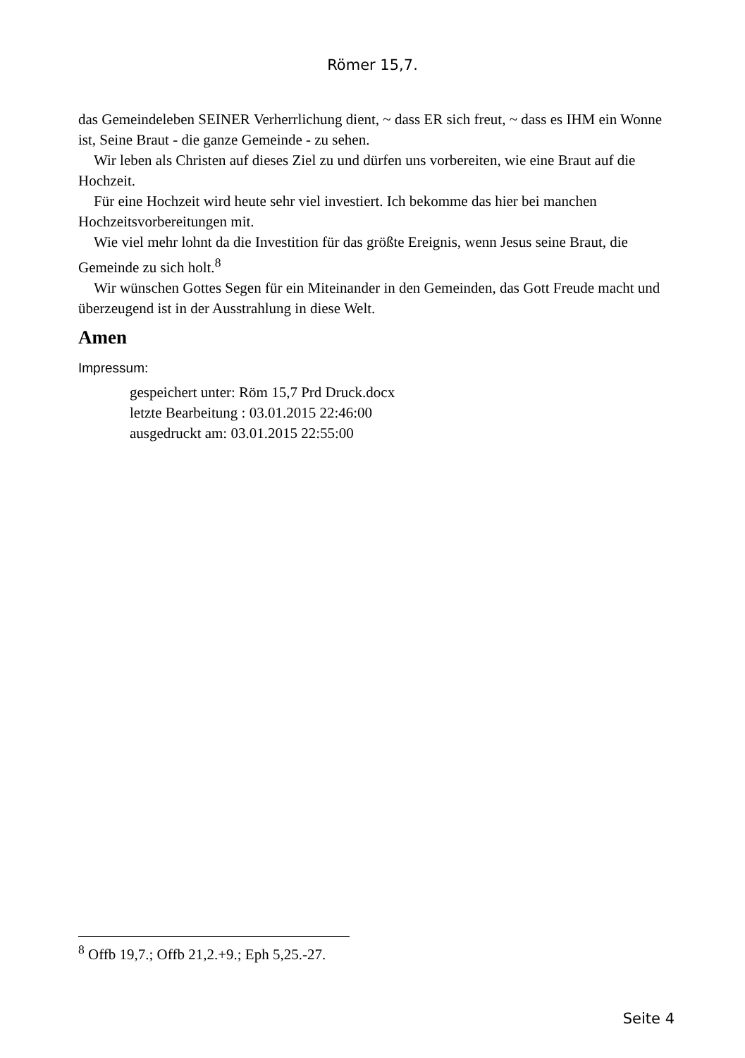Römer 15,7.
das Gemeindeleben SEINER Verherrlichung dient, ~ dass ER sich freut, ~ dass es IHM ein Wonne ist, Seine Braut - die ganze Gemeinde - zu sehen.
Wir leben als Christen auf dieses Ziel zu und dürfen uns vorbereiten, wie eine Braut auf die Hochzeit.
Für eine Hochzeit wird heute sehr viel investiert. Ich bekomme das hier bei manchen Hochzeitsvorbereitungen mit.
Wie viel mehr lohnt da die Investition für das größte Ereignis, wenn Jesus seine Braut, die Gemeinde zu sich holt.<sup>8</sup>
Wir wünschen Gottes Segen für ein Miteinander in den Gemeinden, das Gott Freude macht und überzeugend ist in der Ausstrahlung in diese Welt.
Amen
Impressum:
gespeichert unter: Röm 15,7 Prd Druck.docx
letzte Bearbeitung : 03.01.2015 22:46:00
ausgedruckt am: 03.01.2015 22:55:00
<sup>8</sup> Offb 19,7.; Offb 21,2.+9.; Eph 5,25.-27.
Seite 4